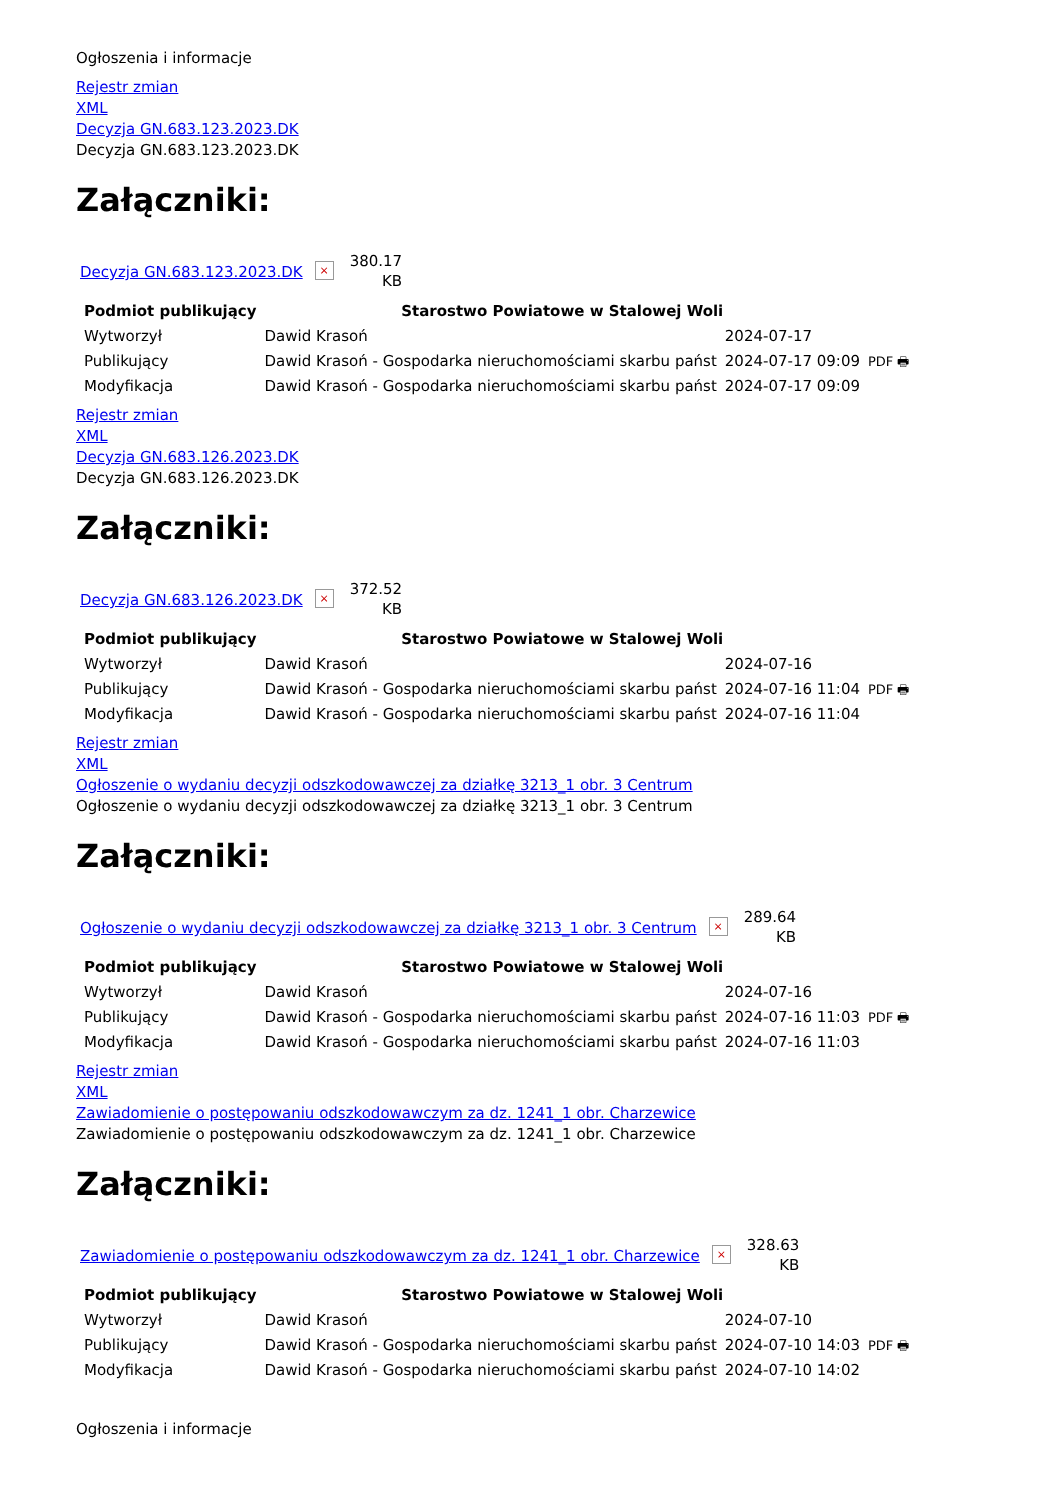Ogłoszenia i informacje
Rejestr zmian
XML
Decyzja GN.683.123.2023.DK
Decyzja GN.683.123.2023.DK
Załączniki:
Decyzja GN.683.123.2023.DK ×
380.17
KB
| Podmiot publikujący | Starostwo Powiatowe w Stalowej Woli | | |
| Wytworzył | Dawid Krasoń | 2024-07-17 | PDF 🖶 |
| Publikujący | Dawid Krasoń - Gospodarka nieruchomościami skarbu państ | 2024-07-17 09:09 | |
| Modyfikacja | Dawid Krasoń - Gospodarka nieruchomościami skarbu państ | 2024-07-17 09:09 | |
Rejestr zmian
XML
Decyzja GN.683.126.2023.DK
Decyzja GN.683.126.2023.DK
Załączniki:
Decyzja GN.683.126.2023.DK ×
372.52
KB
| Podmiot publikujący | Starostwo Powiatowe w Stalowej Woli | | |
| Wytworzył | Dawid Krasoń | 2024-07-16 | PDF 🖶 |
| Publikujący | Dawid Krasoń - Gospodarka nieruchomościami skarbu państ | 2024-07-16 11:04 | |
| Modyfikacja | Dawid Krasoń - Gospodarka nieruchomościami skarbu państ | 2024-07-16 11:04 | |
Rejestr zmian
XML
Ogłoszenie o wydaniu decyzji odszkodowawczej za działkę 3213_1 obr. 3 Centrum
Ogłoszenie o wydaniu decyzji odszkodowawczej za działkę 3213_1 obr. 3 Centrum
Załączniki:
Ogłoszenie o wydaniu decyzji odszkodowawczej za działkę 3213_1 obr. 3 Centrum ×
289.64
KB
| Podmiot publikujący | Starostwo Powiatowe w Stalowej Woli | | |
| Wytworzył | Dawid Krasoń | 2024-07-16 | PDF 🖶 |
| Publikujący | Dawid Krasoń - Gospodarka nieruchomościami skarbu państ | 2024-07-16 11:03 | |
| Modyfikacja | Dawid Krasoń - Gospodarka nieruchomościami skarbu państ | 2024-07-16 11:03 | |
Rejestr zmian
XML
Zawiadomienie o postępowaniu odszkodowawczym za dz. 1241_1 obr. Charzewice
Zawiadomienie o postępowaniu odszkodowawczym za dz. 1241_1 obr. Charzewice
Załączniki:
Zawiadomienie o postępowaniu odszkodowawczym za dz. 1241_1 obr. Charzewice ×
328.63
KB
| Podmiot publikujący | Starostwo Powiatowe w Stalowej Woli | | |
| Wytworzył | Dawid Krasoń | 2024-07-10 | PDF 🖶 |
| Publikujący | Dawid Krasoń - Gospodarka nieruchomościami skarbu państ | 2024-07-10 14:03 | |
| Modyfikacja | Dawid Krasoń - Gospodarka nieruchomościami skarbu państ | 2024-07-10 14:02 | |
Ogłoszenia i informacje